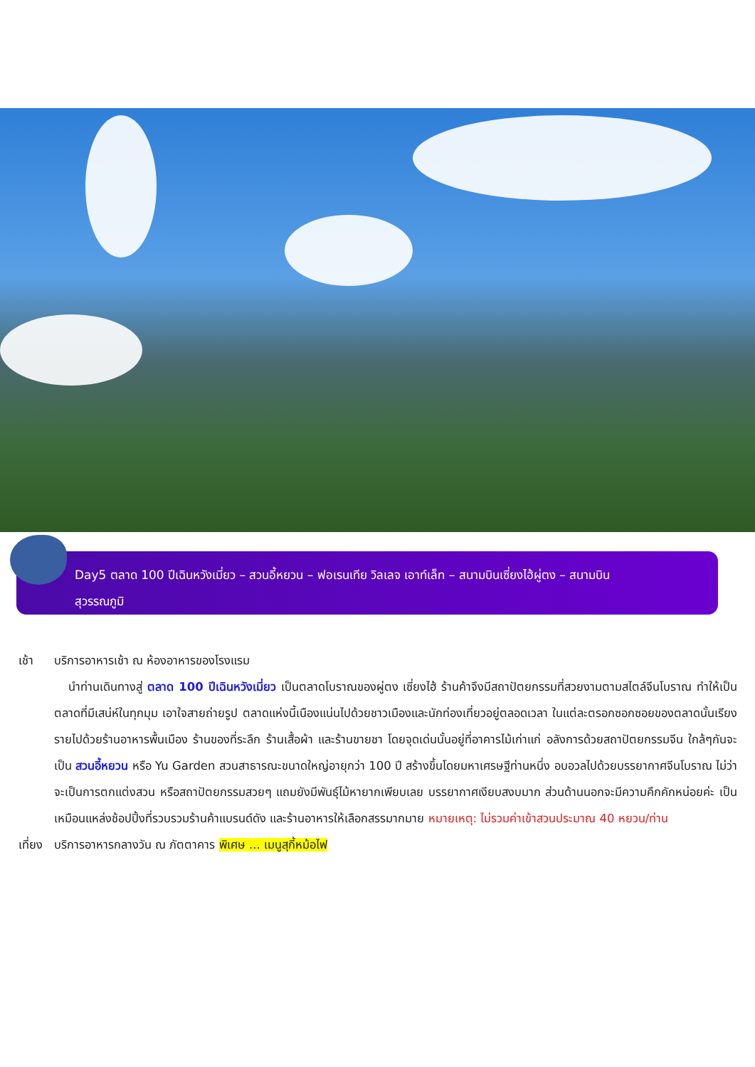Day5 ตลาด 100 ปีเฉินหวังเมี่ยว – สวนอี้หยวน – ฟอเรนเทีย วิลเลจ เอาท์เล็ท – สนามบินเซี่ยงไฮ้ผู่ตง – สนามบินสุวรรณภูมิ
เช้า บริการอาหารเช้า ณ ห้องอาหารของโรงแรม
นำท่านเดินทางสู่ ตลาด 100 ปีเฉินหวังเมี่ยว เป็นตลาดโบราณของผู่ตง เซี่ยงไฮ้ ร้านค้าจึงมีสถาปัตยกรรมที่สวยงามตามสไตล์จีนโบราณ ทำให้เป็นตลาดที่มีเสน่ห์ในทุกมุม เอาใจสายถ่ายรูป ตลาดแห่งนี้เนืองแน่นไปด้วยชาวเมืองและนักท่องเที่ยวอยู่ตลอดเวลา ในแต่ละตรอกซอกซอยของตลาดนั้นเรียงรายไปด้วยร้านอาหารพื้นเมือง ร้านของที่ระลึก ร้านเสื้อผ้า และร้านขายชา โดยจุดเด่นนั้นอยู่ที่อาคารไม้เก่าแก่ อลังการด้วยสถาปัตยกรรมจีน ใกล้ๆกันจะเป็น สวนอี้หยวน หรือ Yu Garden สวนสาธารณะขนาดใหญ่อายุกว่า 100 ปี สร้างขึ้นโดยมหาเศรษฐีท่านหนึ่ง อบอวลไปด้วยบรรยากาศจีนโบราณ ไม่ว่าจะเป็นการตกแต่งสวน หรือสถาปัตยกรรมสวยๆ แถมยังมีพันธุ์ไม้หายากเพียบเลย บรรยากาศเงียบสงบมาก ส่วนด้านนอกจะมีความคึกคักหน่อยค่ะ เป็นเหมือนแหล่งช้อปปิ้งที่รวบรวมร้านค้าแบรนด์ดัง และร้านอาหารให้เลือกสรรมากมาย หมายเหตุ: ไม่รวมค่าเข้าสวนประมาณ 40 หยวน/ท่าน
เที่ยง
บริการอาหารกลางวัน ณ ภัตตาคาร พิเศษ ... เมนูสุกี้หม้อไฟ